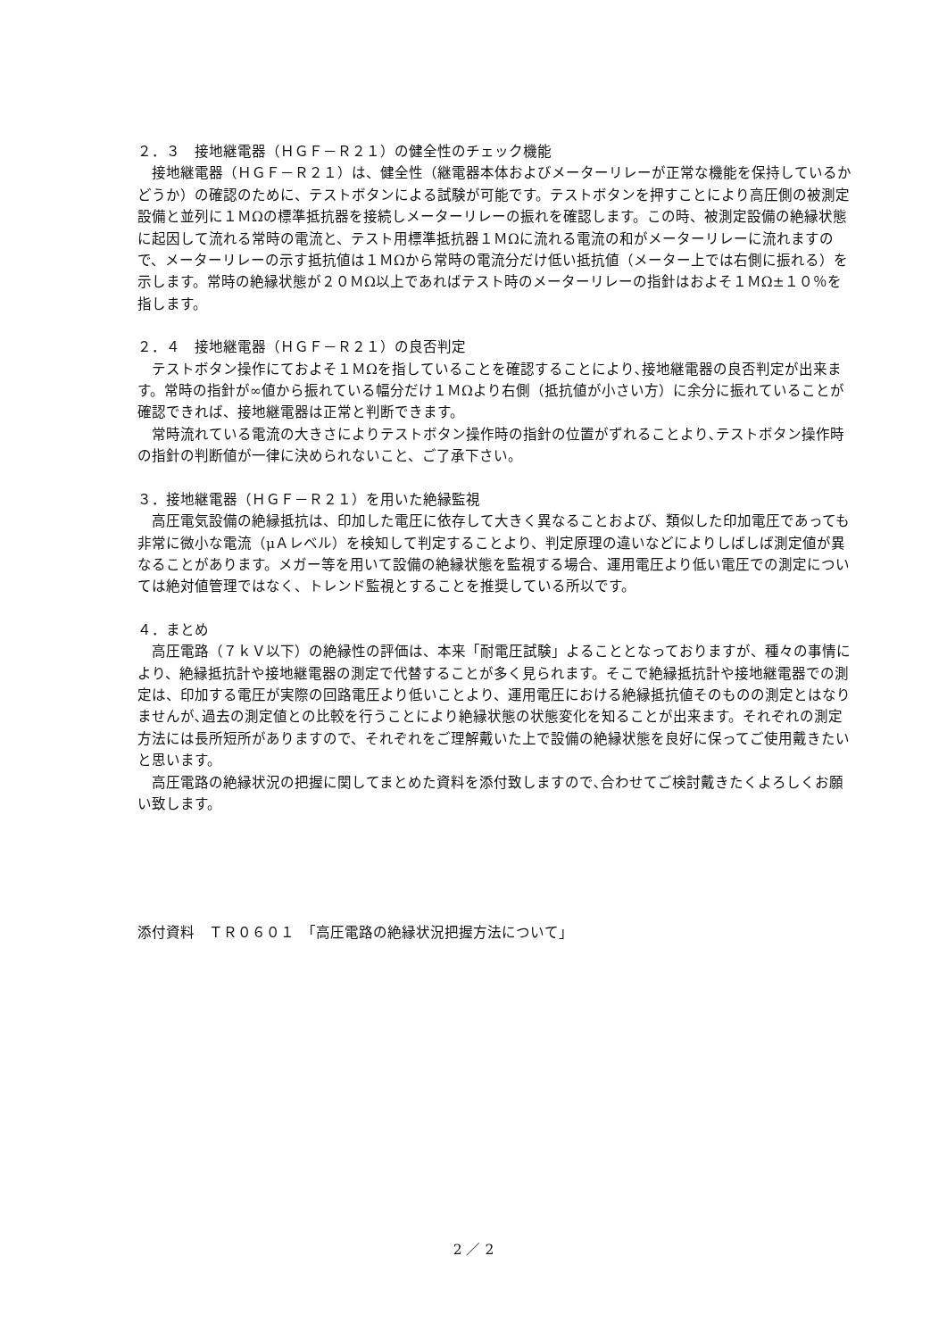２．３　接地継電器（ＨＧＦ－Ｒ２１）の健全性のチェック機能
　接地継電器（ＨＧＦ－Ｒ２１）は、健全性（継電器本体およびメーターリレーが正常な機能を保持しているかどうか）の確認のために、テストボタンによる試験が可能です。テストボタンを押すことにより高圧側の被測定設備と並列に１ＭΩの標準抵抗器を接続しメーターリレーの振れを確認します。この時、被測定設備の絶縁状態に起因して流れる常時の電流と、テスト用標準抵抗器１ＭΩに流れる電流の和がメーターリレーに流れますので、メーターリレーの示す抵抗値は１ＭΩから常時の電流分だけ低い抵抗値（メーター上では右側に振れる）を示します。常時の絶縁状態が２０ＭΩ以上であればテスト時のメーターリレーの指針はおよそ１ＭΩ±１０％を指します。
２．４　接地継電器（ＨＧＦ－Ｒ２１）の良否判定
　テストボタン操作にておよそ１ＭΩを指していることを確認することにより､接地継電器の良否判定が出来ます。常時の指針が∞値から振れている幅分だけ１ＭΩより右側（抵抗値が小さい方）に余分に振れていることが確認できれば、接地継電器は正常と判断できます。
　常時流れている電流の大きさによりテストボタン操作時の指針の位置がずれることより､テストボタン操作時の指針の判断値が一律に決められないこと、ご了承下さい。
３．接地継電器（ＨＧＦ－Ｒ２１）を用いた絶縁監視
　高圧電気設備の絶縁抵抗は、印加した電圧に依存して大きく異なることおよび、類似した印加電圧であっても非常に微小な電流（μＡレベル）を検知して判定することより、判定原理の違いなどによりしばしば測定値が異なることがあります。メガー等を用いて設備の絶縁状態を監視する場合、運用電圧より低い電圧での測定については絶対値管理ではなく、トレンド監視とすることを推奨している所以です。
４．まとめ
　高圧電路（７ｋＶ以下）の絶縁性の評価は、本来「耐電圧試験」よることとなっておりますが、種々の事情により、絶縁抵抗計や接地継電器の測定で代替することが多く見られます。そこで絶縁抵抗計や接地継電器での測定は、印加する電圧が実際の回路電圧より低いことより、運用電圧における絶縁抵抗値そのものの測定とはなりませんが､過去の測定値との比較を行うことにより絶縁状態の状態変化を知ることが出来ます。それぞれの測定方法には長所短所がありますので、それぞれをご理解戴いた上で設備の絶縁状態を良好に保ってご使用戴きたいと思います。
　高圧電路の絶縁状況の把握に関してまとめた資料を添付致しますので､合わせてご検討戴きたくよろしくお願い致します。
添付資料　ＴＲ０６０１　「高圧電路の絶縁状況把握方法について」
2 ／ 2